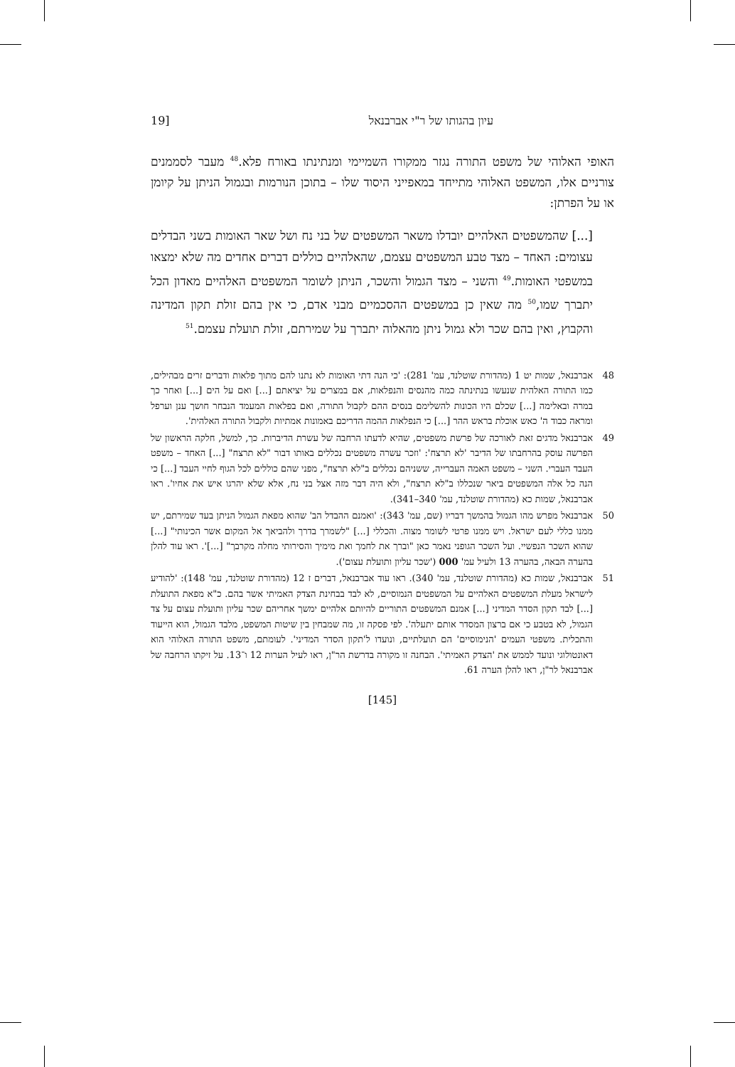עיון בהגותו של ר"י אברבנאל [19
האופי האלוהי של משפט התורה נגזר ממקורו השמיימי ומנתינתו באורח פלא.<sup>48</sup> מעבר לסממנים צורניים אלו, המשפט האלוהי מתייחד במאפייני היסוד שלו – בתוכן הנורמות ובגמול הניתן על קיומן או על הפרתן:
[...] שהמשפטים האלהיים יובדלו משאר המשפטים של בני נח ושל שאר האומות בשני הבדלים עצומים: האחד – מצד טבע המשפטים עצמם, שהאלהיים כוללים דברים אחדים מה שלא ימצאו במשפטי האומות.<sup>49</sup> והשני – מצד הגמול והשכר, הניתן לשומר המשפטים האלהיים מאדון הכל יתברך שמו,<sup>50</sup> מה שאין כן במשפטים ההסכמיים מבני אדם, כי אין בהם זולת תקון המדינה והקבוץ, ואין בהם שכר ולא גמול ניתן מהאלוה יתברך על שמירתם, זולת תועלת עצמם.<sup>51</sup>
48 אברבנאל, שמות יט 1 (מהדורת שוטלנד, עמ' 281): 'כי הנה דתי האומות לא נתנו להם מתוך פלאות ודברים זרים מבהילים, כמו התורה האלהית שנעשו בנתינתה כמה מהנסים והנפלאות, אם במצרים על יציאתם [...] ואם על הים [...] ואחר כך במרה ובאלימה [...] שכלם היו הכונות להשלימם בנסים ההם לקבול התורה, ואם בפלאות המעמד הנבחר חושך ענן וערפל ומראה כבוד ה' כאש אוכלת בראש ההר [...] כי הנפלאות ההמה הדריכם באמונות אמתיות ולקבול התורה האלהית'.
49 אברבנאל מדגים זאת לאורכה של פרשת משפטים, שהיא לדעתו הרחבה של עשרת הדיברות. כך, למשל, חלקה הראשון של הפרשה עוסק בהרחבתו של הדיבר 'לא תרצח': 'וזכר עשרה משפטים נכללים באותו דבור "לא תרצח" [...] האחד – משפט העבד העברי. השני – משפט האמה העברייה, ששניהם נכללים ב"לא תרצח", מפני שהם כוללים לכל הגוף לחיי העבד [...] כי הנה כל אלה המשפטים ביאר שנכללו ב"לא תרצח", ולא היה דבר מזה אצל בני נח, אלא שלא יהרגו איש את אחיו'. ראו אברבנאל, שמות כא (מהדורת שוטלנד, עמ' 340–341).
50 אברבנאל מפרש מהו הגמול בהמשך דבריו (שם, עמ' 343): 'ואמנם ההבדל הב' שהוא מפאת הגמול הניתן בעד שמירתם, יש ממנו כללי לעם ישראל. ויש ממנו פרטי לשומר מצוה. והכללי [...] "לשמרך בדרך ולהביאך אל המקום אשר הכינותי" [...] שהוא השכר הנפשיי. ועל השכר הגופני נאמר כאן "וברך את לחמך ואת מימיך והסירותי מחלה מקרבך" [...]'. ראו עוד להלן בהערה הבאה, בהערה 13 ולעיל עמ' 000 ('שכר עליון ותועלת עצום').
51 אברבנאל, שמות כא (מהדורת שוטלנד, עמ' 340). ראו עוד אברבנאל, דברים ז 12 (מהדורת שוטלנד, עמ' 148): 'להודיע לישראל מעלת המשפטים האלהיים על המשפטים הנמוסיים, לא לבד בבחינת הצדק האמיתי אשר בהם. כ"א מפאת התועלת [...] לבד תקון הסדר המדיני [...] אמנם המשפטים התוריים להיותם אלהיים ימשך אחריהם שכר עליון ותועלת עצום על צד הגמול, לא בטבע כי אם ברצון המסדר אותם יתעלה'. לפי פסקה זו, מה שמבחין בין שיטות המשפט, מלבד הגמול, הוא הייעוד והתכלית. משפטי העמים 'הנימוסיים' הם תועלתיים, ונועדו ל'תקון הסדר המדיני'. לעומתם, משפט התורה האלוהי הוא דאונטולוגי ונועד לממש את 'הצדק האמיתי'. הבחנה זו מקורה בדרשת הר"ן, ראו לעיל הערות 12 ו־13. על זיקתו הרחבה של אברבנאל לר"ן, ראו להלן הערה 61.
[145]